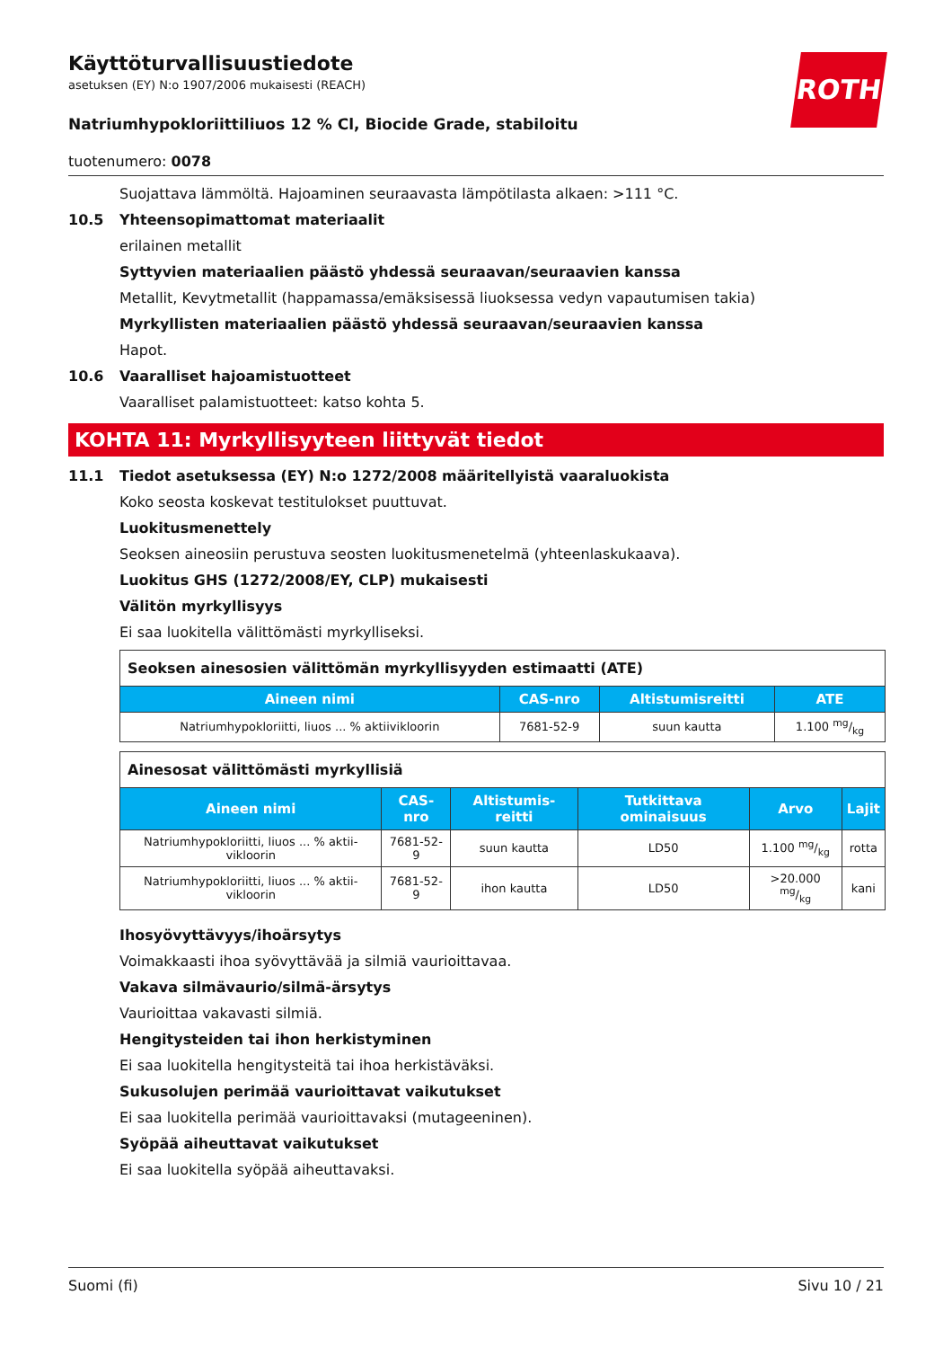ROTH
Käyttöturvallisuustiedote
asetuksen (EY) N:o 1907/2006 mukaisesti (REACH)
Natriumhypokloriittiliuos 12 % Cl, Biocide Grade, stabiloitu
tuotenumero: 0078
Suojattava lämmöltä. Hajoaminen seuraavasta lämpötilasta alkaen: >111 °C.
10.5 Yhteensopimattomat materiaalit
erilainen metallit
Syttyvien materiaalien päästö yhdessä seuraavan/seuraavien kanssa
Metallit, Kevytmetallit (happamassa/emäksisessä liuoksessa vedyn vapautumisen takia)
Myrkyllisten materiaalien päästö yhdessä seuraavan/seuraavien kanssa
Hapot.
10.6 Vaaralliset hajoamistuotteet
Vaaralliset palamistuotteet: katso kohta 5.
KOHTA 11: Myrkyllisyyteen liittyvät tiedot
11.1 Tiedot asetuksessa (EY) N:o 1272/2008 määritellyistä vaaraluokista
Koko seosta koskevat testitulokset puuttuvat.
Luokitusmenettely
Seoksen aineosiin perustuva seosten luokitusmenetelmä (yhteenlaskukaava).
Luokitus GHS (1272/2008/EY, CLP) mukaisesti
Välitön myrkyllisyys
Ei saa luokitella välittömästi myrkylliseksi.
| Seoksen ainesosien välittömän myrkyllisyyden estimaatti (ATE) | | | |
| --- | --- | --- | --- |
| Aineen nimi | CAS-nro | Altistumisreitti | ATE |
| Natriumhypokloriitti, liuos ... % aktiivikloorin | 7681-52-9 | suun kautta | 1.100 mg/kg |
| Ainesosat välittömästi myrkyllisiä | | | | | |
| --- | --- | --- | --- | --- | --- |
| Aineen nimi | CAS-nro | Altistumis-reitti | Tutkittava ominaisuus | Arvo | Lajit |
| Natriumhypokloriitti, liuos ... % aktii-vikloorin | 7681-52-9 | suun kautta | LD50 | 1.100 mg/kg | rotta |
| Natriumhypokloriitti, liuos ... % aktii-vikloorin | 7681-52-9 | ihon kautta | LD50 | >20.000 mg/kg | kani |
Ihosyövyttävyys/ihoärsytys
Voimakkaasti ihoa syövyttävää ja silmiä vaurioittavaa.
Vakava silmävaurio/silmä-ärsytys
Vaurioittaa vakavasti silmiä.
Hengitysteiden tai ihon herkistyminen
Ei saa luokitella hengitysteitä tai ihoa herkistäväksi.
Sukusolujen perimää vaurioittavat vaikutukset
Ei saa luokitella perimää vaurioittavaksi (mutageeninen).
Syöpää aiheuttavat vaikutukset
Ei saa luokitella syöpää aiheuttavaksi.
Suomi (fi) Sivu 10 / 21